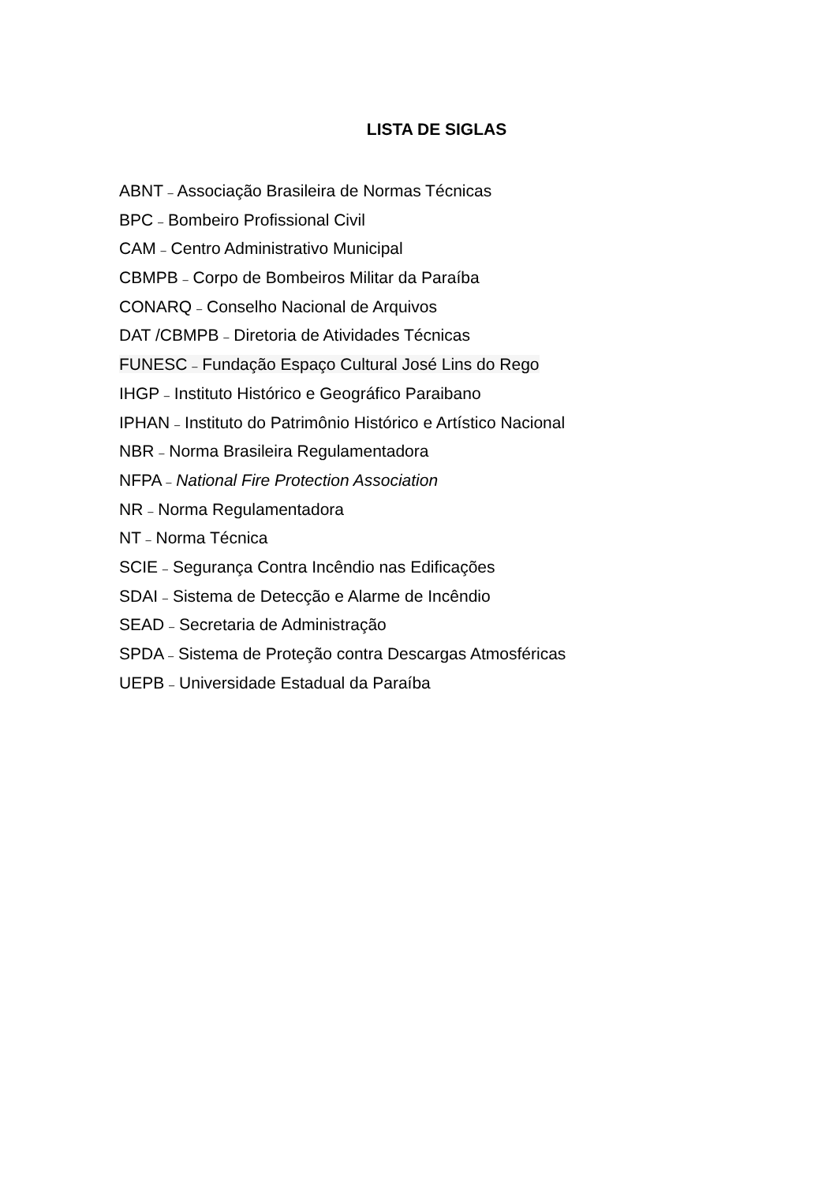LISTA DE SIGLAS
ABNT – Associação Brasileira de Normas Técnicas
BPC – Bombeiro Profissional Civil
CAM – Centro Administrativo Municipal
CBMPB – Corpo de Bombeiros Militar da Paraíba
CONARQ – Conselho Nacional de Arquivos
DAT /CBMPB – Diretoria de Atividades Técnicas
FUNESC – Fundação Espaço Cultural José Lins do Rego
IHGP – Instituto Histórico e Geográfico Paraibano
IPHAN – Instituto do Patrimônio Histórico e Artístico Nacional
NBR – Norma Brasileira Regulamentadora
NFPA – National Fire Protection Association
NR – Norma Regulamentadora
NT – Norma Técnica
SCIE – Segurança Contra Incêndio nas Edificações
SDAI – Sistema de Detecção e Alarme de Incêndio
SEAD – Secretaria de Administração
SPDA – Sistema de Proteção contra Descargas Atmosféricas
UEPB – Universidade Estadual da Paraíba